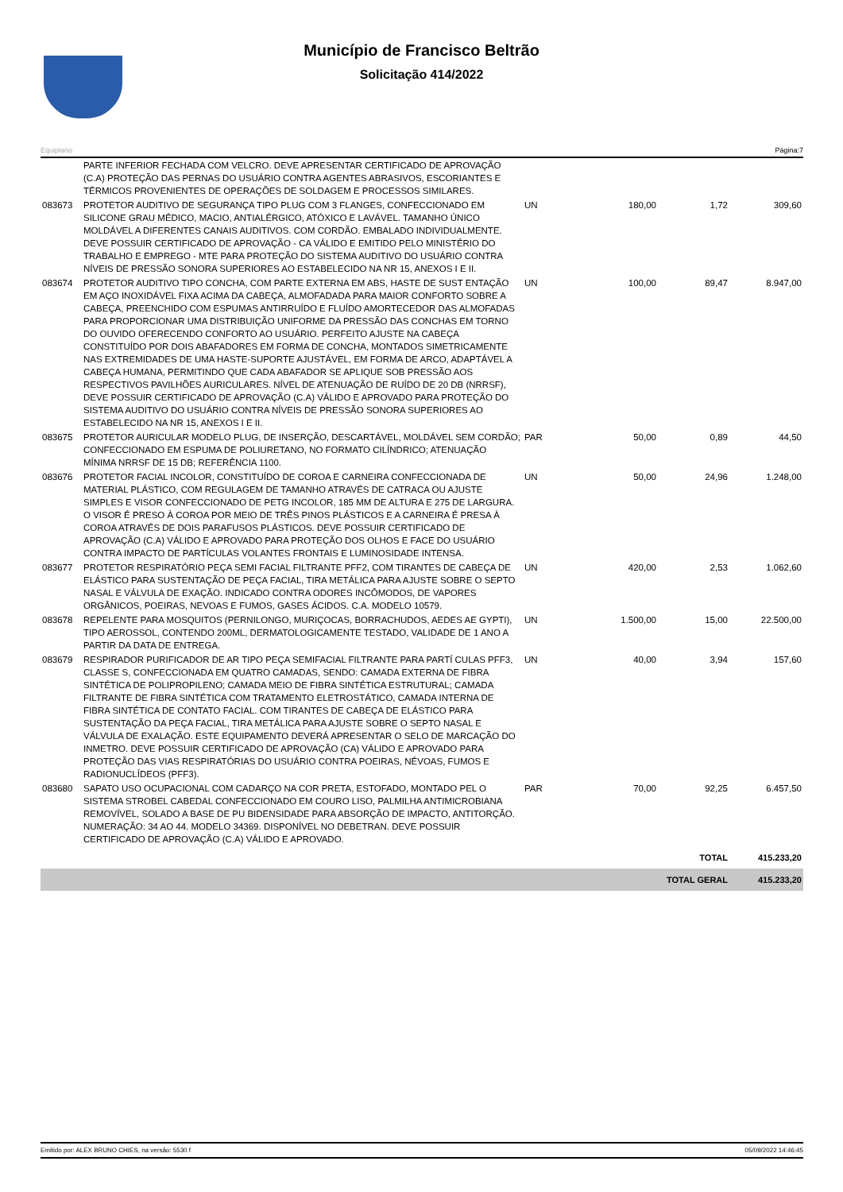Município de Francisco Beltrão
Solicitação 414/2022
Equiplano Página:7
| | PARTE INFERIOR FECHADA COM VELCRO. DEVE APRESENTAR CERTIFICADO DE APROVAÇÃO (C.A) PROTEÇÃO DAS PERNAS DO USUÁRIO CONTRA AGENTES ABRASIVOS, ESCORIANTES E TÉRMICOS PROVENIENTES DE OPERAÇÕES DE SOLDAGEM E PROCESSOS SIMILARES. | | | | |
| 083673 | PROTETOR AUDITIVO DE SEGURANÇA TIPO PLUG COM 3 FLANGES, CONFECCIONADO EM SILICONE GRAU MÉDICO, MACIO, ANTIALÉRGICO, ATÓXICO E LAVÁVEL. TAMANHO ÚNICO MOLDÁVEL A DIFERENTES CANAIS AUDITIVOS. COM CORDÃO. EMBALADO INDIVIDUALMENTE. DEVE POSSUIR CERTIFICADO DE APROVAÇÃO - CA VÁLIDO E EMITIDO PELO MINISTÉRIO DO TRABALHO E EMPREGO - MTE PARA PROTEÇÃO DO SISTEMA AUDITIVO DO USUÁRIO CONTRA NÍVEIS DE PRESSÃO SONORA SUPERIORES AO ESTABELECIDO NA NR 15, ANEXOS I E II. | UN | 180,00 | 1,72 | 309,60 |
| 083674 | PROTETOR AUDITIVO TIPO CONCHA, COM PARTE EXTERNA EM ABS, HASTE DE SUST ENTAÇÃO EM AÇO INOXIDÁVEL FIXA ACIMA DA CABEÇA, ALMOFADADA PARA MAIOR CONFORTO SOBRE A CABEÇA, PREENCHIDO COM ESPUMAS ANTIRRUÍDO E FLUÍDO AMORTECEDOR DAS ALMOFADAS PARA PROPORCIONAR UMA DISTRIBUIÇÃO UNIFORME DA PRESSÃO DAS CONCHAS EM TORNO DO OUVIDO OFERECENDO CONFORTO AO USUÁRIO. PERFEITO AJUSTE NA CABEÇA CONSTITUÍDO POR DOIS ABAFADORES EM FORMA DE CONCHA, MONTADOS SIMETRICAMENTE NAS EXTREMIDADES DE UMA HASTE-SUPORTE AJUSTÁVEL, EM FORMA DE ARCO, ADAPTÁVEL A CABEÇA HUMANA, PERMITINDO QUE CADA ABAFADOR SE APLIQUE SOB PRESSÃO AOS RESPECTIVOS PAVILHÕES AURICULARES. NÍVEL DE ATENUAÇÃO DE RUÍDO DE 20 DB (NRRSF), DEVE POSSUIR CERTIFICADO DE APROVAÇÃO (C.A) VÁLIDO E APROVADO PARA PROTEÇÃO DO SISTEMA AUDITIVO DO USUÁRIO CONTRA NÍVEIS DE PRESSÃO SONORA SUPERIORES AO ESTABELECIDO NA NR 15, ANEXOS I E II. | UN | 100,00 | 89,47 | 8.947,00 |
| 083675 | PROTETOR AURICULAR MODELO PLUG, DE INSERÇÃO, DESCARTÁVEL, MOLDÁVEL SEM CORDÃO; CONFECCIONADO EM ESPUMA DE POLIURETANO, NO FORMATO CILÍNDRICO; ATENUAÇÃO MÍNIMA NRRSF DE 15 DB; REFERÊNCIA 1100. | PAR | 50,00 | 0,89 | 44,50 |
| 083676 | PROTETOR FACIAL INCOLOR, CONSTITUÍDO DE COROA E CARNEIRA CONFECCIONADA DE MATERIAL PLÁSTICO, COM REGULAGEM DE TAMANHO ATRAVÉS DE CATRACA OU AJUSTE SIMPLES E VISOR CONFECCIONADO DE PETG INCOLOR, 185 MM DE ALTURA E 275 DE LARGURA. O VISOR É PRESO À COROA POR MEIO DE TRÊS PINOS PLÁSTICOS E A CARNEIRA É PRESA À COROA ATRAVÉS DE DOIS PARAFUSOS PLÁSTICOS. DEVE POSSUIR CERTIFICADO DE APROVAÇÃO (C.A) VÁLIDO E APROVADO PARA PROTEÇÃO DOS OLHOS E FACE DO USUÁRIO CONTRA IMPACTO DE PARTÍCULAS VOLANTES FRONTAIS E LUMINOSIDADE INTENSA. | UN | 50,00 | 24,96 | 1.248,00 |
| 083677 | PROTETOR RESPIRATÓRIO PEÇA SEMI FACIAL FILTRANTE PFF2, COM TIRANTES DE CABEÇA DE ELÁSTICO PARA SUSTENTAÇÃO DE PEÇA FACIAL, TIRA METÁLICA PARA AJUSTE SOBRE O SEPTO NASAL E VÁLVULA DE EXAÇÃO. INDICADO CONTRA ODORES INCÔMODOS, DE VAPORES ORGÂNICOS, POEIRAS, NEVOAS E FUMOS, GASES ÁCIDOS. C.A. MODELO 10579. | UN | 420,00 | 2,53 | 1.062,60 |
| 083678 | REPELENTE PARA MOSQUITOS (PERNILONGO, MURIÇOCAS, BORRACHUDOS, AEDES AE GYPTI), TIPO AEROSSOL, CONTENDO 200ML, DERMATOLOGICAMENTE TESTADO, VALIDADE DE 1 ANO A PARTIR DA DATA DE ENTREGA. | UN | 1.500,00 | 15,00 | 22.500,00 |
| 083679 | RESPIRADOR PURIFICADOR DE AR TIPO PEÇA SEMIFACIAL FILTRANTE PARA PARTÍ CULAS PFF3, CLASSE S, CONFECCIONADA EM QUATRO CAMADAS, SENDO: CAMADA EXTERNA DE FIBRA SINTÉTICA DE POLIPROPILENO; CAMADA MEIO DE FIBRA SINTÉTICA ESTRUTURAL; CAMADA FILTRANTE DE FIBRA SINTÉTICA COM TRATAMENTO ELETROSTÁTICO, CAMADA INTERNA DE FIBRA SINTÉTICA DE CONTATO FACIAL. COM TIRANTES DE CABEÇA DE ELÁSTICO PARA SUSTENTAÇÃO DA PEÇA FACIAL, TIRA METÁLICA PARA AJUSTE SOBRE O SEPTO NASAL E VÁLVULA DE EXALAÇÃO. ESTE EQUIPAMENTO DEVERÁ APRESENTAR O SELO DE MARCAÇÃO DO INMETRO. DEVE POSSUIR CERTIFICADO DE APROVAÇÃO (CA) VÁLIDO E APROVADO PARA PROTEÇÃO DAS VIAS RESPIRATÓRIAS DO USUÁRIO CONTRA POEIRAS, NÉVOAS, FUMOS E RADIONUCLÍDEOS (PFF3). | UN | 40,00 | 3,94 | 157,60 |
| 083680 | SAPATO USO OCUPACIONAL COM CADARÇO NA COR PRETA, ESTOFADO, MONTADO PEL O SISTEMA STROBEL CABEDAL CONFECCIONADO EM COURO LISO, PALMILHA ANTIMICROBIANA REMOVÍVEL, SOLADO A BASE DE PU BIDENSIDADE PARA ABSORÇÃO DE IMPACTO, ANTITORÇÃO. NUMERAÇÃO: 34 AO 44. MODELO 34369. DISPONÍVEL NO DEBETRAN. DEVE POSSUIR CERTIFICADO DE APROVAÇÃO (C.A) VÁLIDO E APROVADO. | PAR | 70,00 | 92,25 | 6.457,50 |
| | | | | TOTAL | 415.233,20 |
| | | | | TOTAL GERAL | 415.233,20 |
Emitido por: ALEX BRUNO CHIES, na versão: 5530 f 05/09/2022 14:46:45